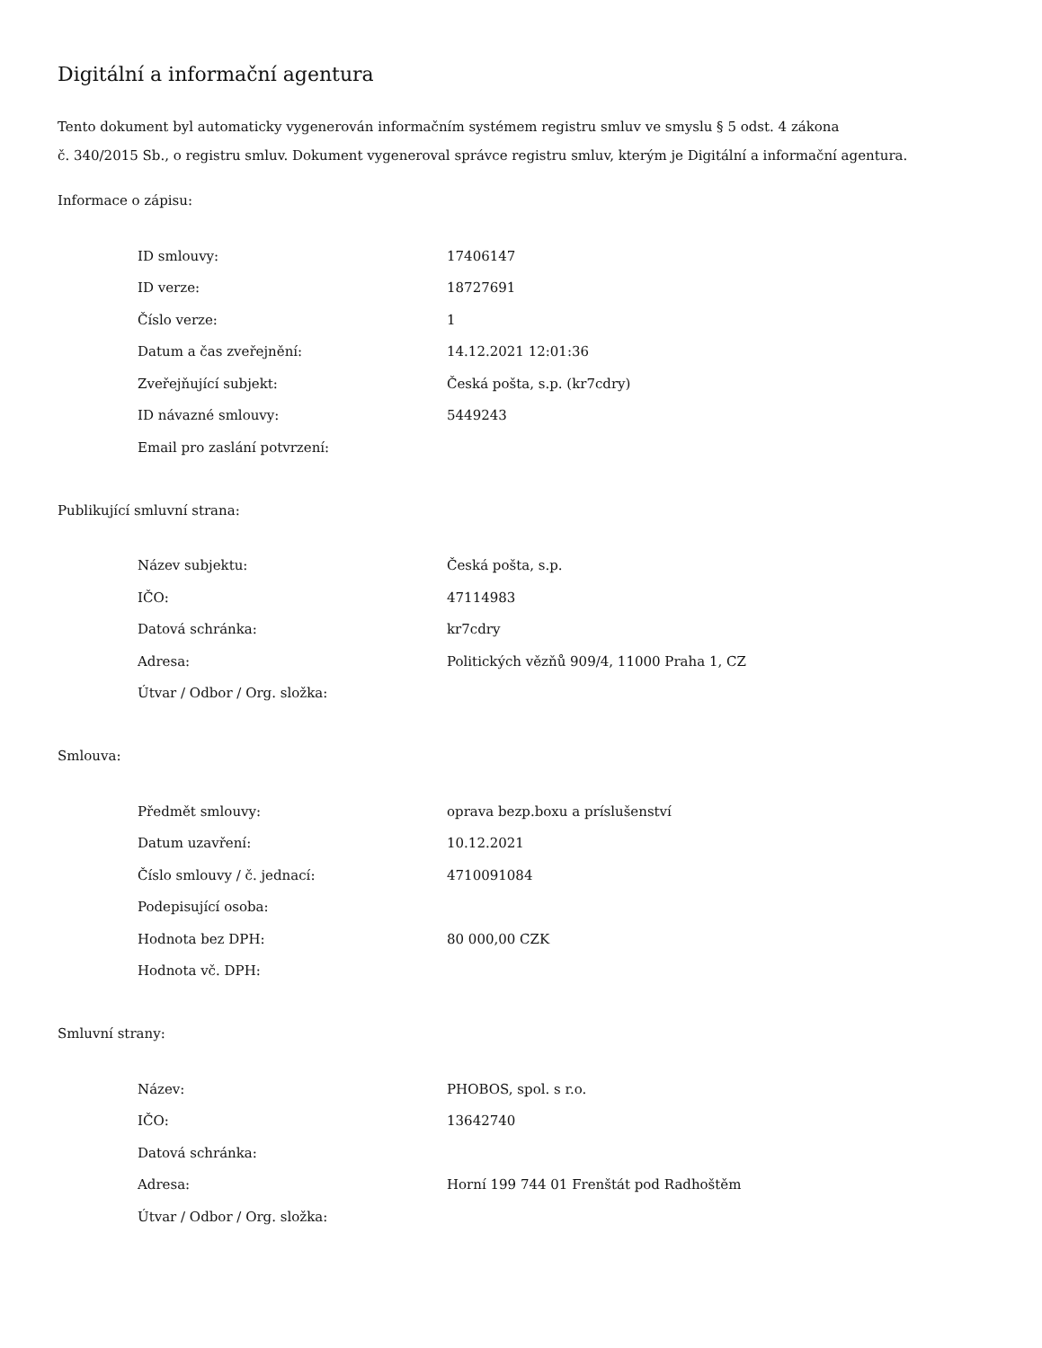Digitální a informační agentura
Tento dokument byl automaticky vygenerován informačním systémem registru smluv ve smyslu § 5 odst. 4 zákona
č. 340/2015 Sb., o registru smluv. Dokument vygeneroval správce registru smluv, kterým je Digitální a informační agentura.
Informace o zápisu:
| ID smlouvy: | 17406147 |
| ID verze: | 18727691 |
| Číslo verze: | 1 |
| Datum a čas zveřejnění: | 14.12.2021 12:01:36 |
| Zveřejňující subjekt: | Česká pošta, s.p. (kr7cdry) |
| ID návazné smlouvy: | 5449243 |
| Email pro zaslání potvrzení: | |
Publikující smluvní strana:
| Název subjektu: | Česká pošta, s.p. |
| IČO: | 47114983 |
| Datová schránka: | kr7cdry |
| Adresa: | Politických vězňů 909/4, 11000 Praha 1, CZ |
| Útvar / Odbor / Org. složka: | |
Smlouva:
| Předmět smlouvy: | oprava bezp.boxu a príslušenství |
| Datum uzavření: | 10.12.2021 |
| Číslo smlouvy / č. jednací: | 4710091084 |
| Podepisující osoba: | |
| Hodnota bez DPH: | 80 000,00 CZK |
| Hodnota vč. DPH: | |
Smluvní strany:
| Název: | PHOBOS, spol. s r.o. |
| IČO: | 13642740 |
| Datová schránka: | |
| Adresa: | Horní 199 744 01 Frenštát pod Radhoštěm |
| Útvar / Odbor / Org. složka: | |